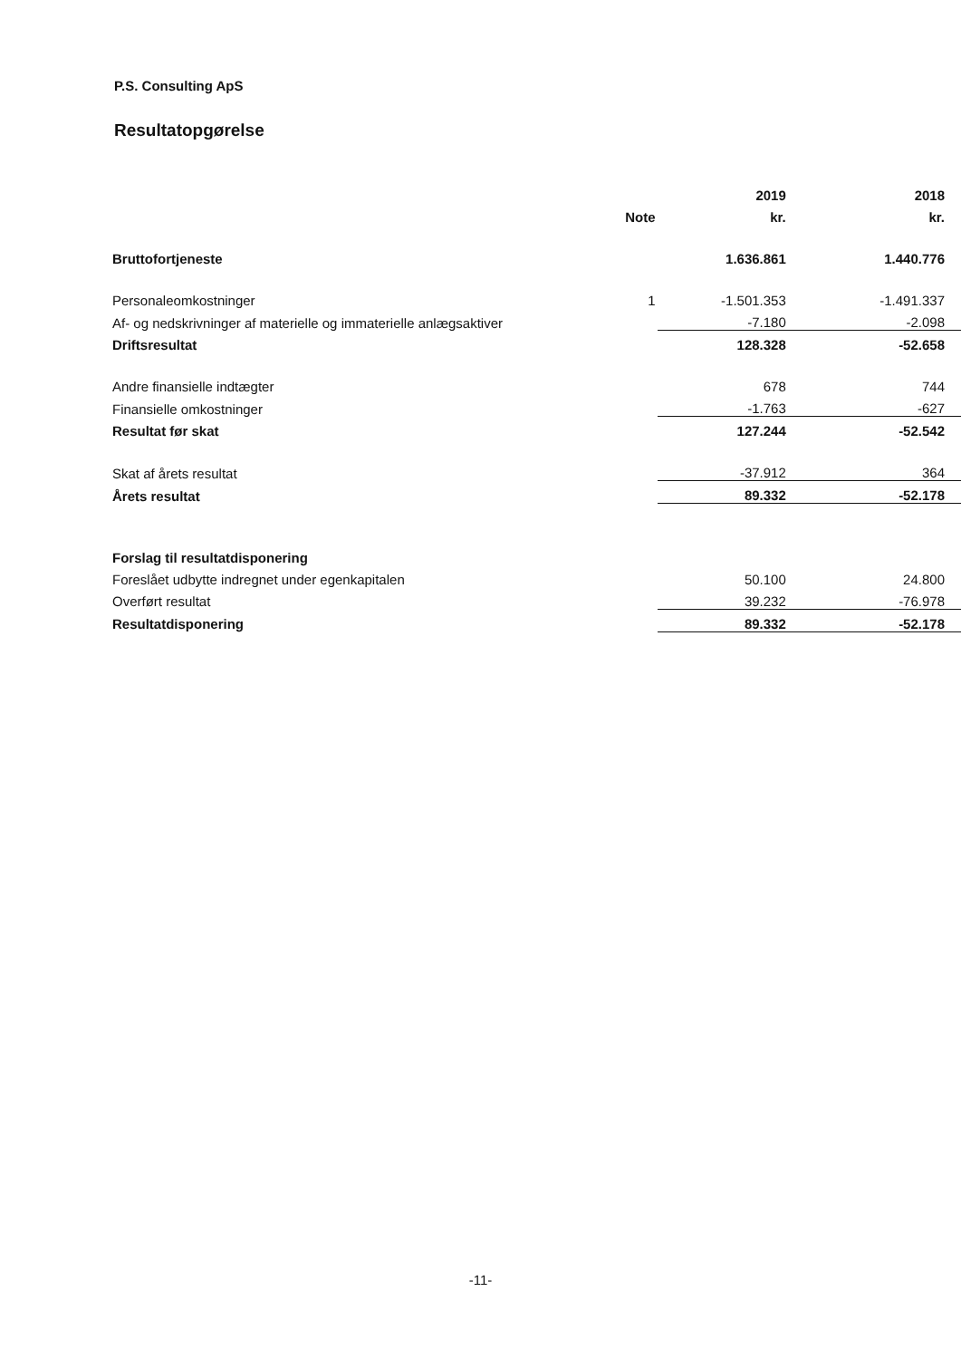P.S. Consulting ApS
Resultatopgørelse
| | | 2019 | 2018 |
| --- | --- | --- | --- |
| | Note | kr. | kr. |
| Bruttofortjeneste | | 1.636.861 | 1.440.776 |
| Personaleomkostninger | 1 | -1.501.353 | -1.491.337 |
| Af- og nedskrivninger af materielle og immaterielle anlægsaktiver | | -7.180 | -2.098 |
| Driftsresultat | | 128.328 | -52.658 |
| Andre finansielle indtægter | | 678 | 744 |
| Finansielle omkostninger | | -1.763 | -627 |
| Resultat før skat | | 127.244 | -52.542 |
| Skat af årets resultat | | -37.912 | 364 |
| Årets resultat | | 89.332 | -52.178 |
| Forslag til resultatdisponering | | | |
| Foreslået udbytte indregnet under egenkapitalen | | 50.100 | 24.800 |
| Overført resultat | | 39.232 | -76.978 |
| Resultatdisponering | | 89.332 | -52.178 |
-11-